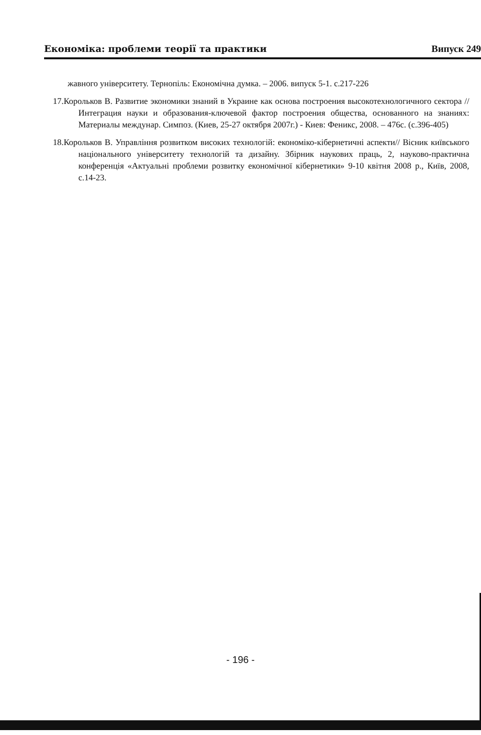Економіка: проблеми теорії та практики Випуск 249
жавного університету. Тернопіль: Економічна думка. – 2006. випуск 5-1. с.217-226
17.Корольков В. Развитие экономики знаний в Украине как основа построения высокотехнологичного сектора // Интеграция науки и образования-ключевой фактор построения общества, основанного на знаниях: Материалы междунар. Симпоз. (Киев, 25-27 октября 2007г.) - Киев: Феникс, 2008. – 476с. (с.396-405)
18.Корольков В. Управління розвитком високих технологій: економіко-кібернетичні аспекти// Вісник київського національного університету технологій та дизайну. Збірник наукових праць, 2, науково-практична конференція «Актуальні проблеми розвитку економічної кібернетики» 9-10 квітня 2008 р., Київ, 2008, с.14-23.
- 196 -